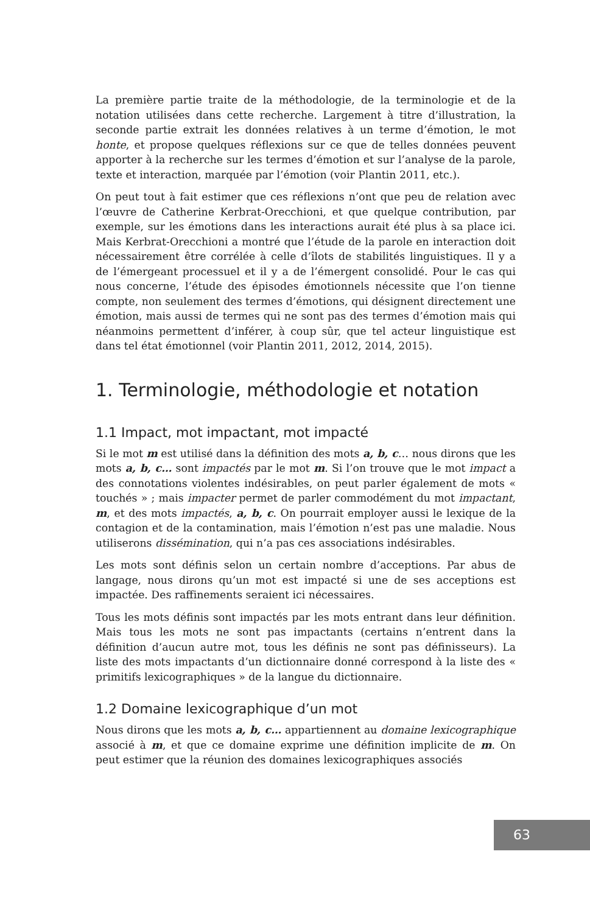La première partie traite de la méthodologie, de la terminologie et de la notation utilisées dans cette recherche. Largement à titre d’illustration, la seconde partie extrait les données relatives à un terme d’émotion, le mot honte, et propose quelques réflexions sur ce que de telles données peuvent apporter à la recherche sur les termes d’émotion et sur l’analyse de la parole, texte et interaction, marquée par l’émotion (voir Plantin 2011, etc.).
On peut tout à fait estimer que ces réflexions n’ont que peu de relation avec l’œuvre de Catherine Kerbrat-Orecchioni, et que quelque contribution, par exemple, sur les émotions dans les interactions aurait été plus à sa place ici. Mais Kerbrat-Orecchioni a montré que l’étude de la parole en interaction doit nécessairement être corrélée à celle d’îlots de stabilités linguistiques. Il y a de l’émergeant processuel et il y a de l’émergent consolidé. Pour le cas qui nous concerne, l’étude des épisodes émotionnels nécessite que l’on tienne compte, non seulement des termes d’émotions, qui désignent directement une émotion, mais aussi de termes qui ne sont pas des termes d’émotion mais qui néanmoins permettent d’inférer, à coup sûr, que tel acteur linguistique est dans tel état émotionnel (voir Plantin 2011, 2012, 2014, 2015).
1. Terminologie, méthodologie et notation
1.1 Impact, mot impactant, mot impacté
Si le mot m est utilisé dans la définition des mots a, b, c… nous dirons que les mots a, b, c… sont impactés par le mot m. Si l’on trouve que le mot impact a des connotations violentes indésirables, on peut parler également de mots « touchés » ; mais impacter permet de parler commodément du mot impactant, m, et des mots impactés, a, b, c. On pourrait employer aussi le lexique de la contagion et de la contamination, mais l’émotion n’est pas une maladie. Nous utiliserons dissémination, qui n’a pas ces associations indésirables.
Les mots sont définis selon un certain nombre d’acceptions. Par abus de langage, nous dirons qu’un mot est impacté si une de ses acceptions est impactée. Des raffinements seraient ici nécessaires.
Tous les mots définis sont impactés par les mots entrant dans leur définition. Mais tous les mots ne sont pas impactants (certains n’entrent dans la définition d’aucun autre mot, tous les définis ne sont pas définisseurs). La liste des mots impactants d’un dictionnaire donné correspond à la liste des « primitifs lexicographiques » de la langue du dictionnaire.
1.2 Domaine lexicographique d’un mot
Nous dirons que les mots a, b, c… appartiennent au domaine lexicographique associé à m, et que ce domaine exprime une définition implicite de m. On peut estimer que la réunion des domaines lexicographiques associés
63